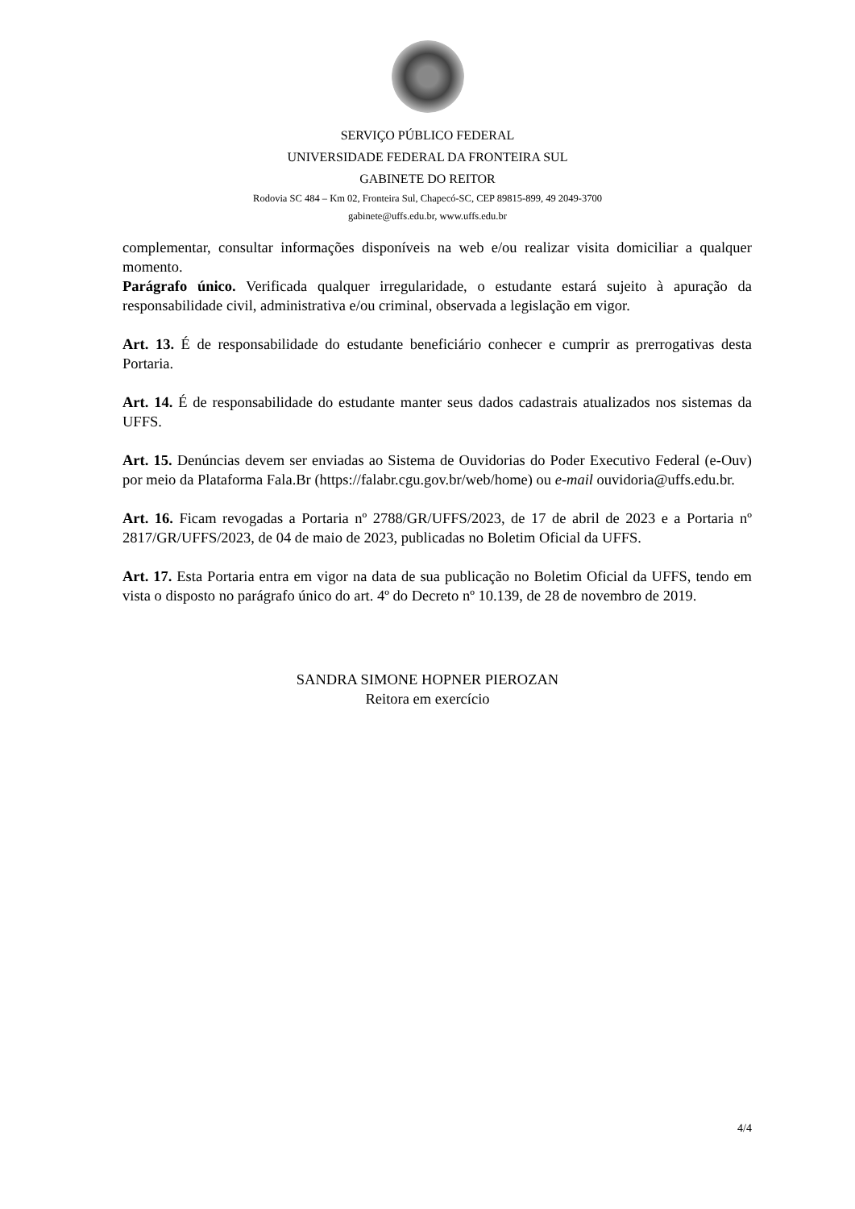SERVIÇO PÚBLICO FEDERAL
UNIVERSIDADE FEDERAL DA FRONTEIRA SUL
GABINETE DO REITOR
Rodovia SC 484 – Km 02, Fronteira Sul, Chapecó-SC, CEP 89815-899, 49 2049-3700
gabinete@uffs.edu.br, www.uffs.edu.br
complementar, consultar informações disponíveis na web e/ou realizar visita domiciliar a qualquer momento.
Parágrafo único. Verificada qualquer irregularidade, o estudante estará sujeito à apuração da responsabilidade civil, administrativa e/ou criminal, observada a legislação em vigor.
Art. 13. É de responsabilidade do estudante beneficiário conhecer e cumprir as prerrogativas desta Portaria.
Art. 14. É de responsabilidade do estudante manter seus dados cadastrais atualizados nos sistemas da UFFS.
Art. 15. Denúncias devem ser enviadas ao Sistema de Ouvidorias do Poder Executivo Federal (e-Ouv) por meio da Plataforma Fala.Br (https://falabr.cgu.gov.br/web/home) ou e-mail ouvidoria@uffs.edu.br.
Art. 16. Ficam revogadas a Portaria nº 2788/GR/UFFS/2023, de 17 de abril de 2023 e a Portaria nº 2817/GR/UFFS/2023, de 04 de maio de 2023, publicadas no Boletim Oficial da UFFS.
Art. 17. Esta Portaria entra em vigor na data de sua publicação no Boletim Oficial da UFFS, tendo em vista o disposto no parágrafo único do art. 4º do Decreto nº 10.139, de 28 de novembro de 2019.
SANDRA SIMONE HOPNER PIEROZAN
Reitora em exercício
4/4